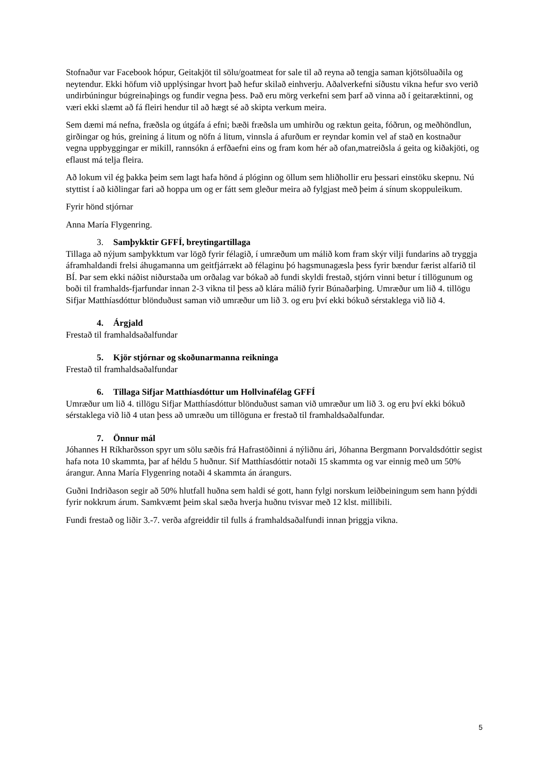Stofnaður var Facebook hópur, Geitakjöt til sölu/goatmeat for sale til að reyna að tengja saman kjötsöluaðila og neytendur. Ekki höfum við upplýsingar hvort það hefur skilað einhverju. Aðalverkefni síðustu vikna hefur svo verið undirbúningur búgreinaþings og fundir vegna þess. Það eru mörg verkefni sem þarf að vinna að í geitaræktinni, og væri ekki slæmt að fá fleiri hendur til að hægt sé að skipta verkum meira.
Sem dæmi má nefna, fræðsla og útgáfa á efni; bæði fræðsla um umhirðu og ræktun geita, fóðrun, og meðhöndlun, girðingar og hús, greining á litum og nöfn á litum, vinnsla á afurðum er reyndar komin vel af stað en kostnaður vegna uppbyggingar er mikill, rannsókn á erfðaefni eins og fram kom hér að ofan,matreiðsla á geita og kiðakjöti, og eflaust má telja fleira.
Að lokum vil ég þakka þeim sem lagt hafa hönd á plóginn og öllum sem hliðhollir eru þessari einstöku skepnu. Nú styttist í að kiðlingar fari að hoppa um og er fátt sem gleður meira að fylgjast með þeim á sínum skoppuleikum.
Fyrir hönd stjórnar
Anna María Flygenring.
3. Samþykktir GFFÍ, breytingartillaga
Tillaga að nýjum samþykktum var lögð fyrir félagið, í umræðum um málið kom fram skýr vilji fundarins að tryggja áframhaldandi frelsi áhugamanna um geitfjárrækt að félaginu þó hagsmunagæsla þess fyrir bændur færist alfarið til BÍ. Þar sem ekki náðist niðurstaða um orðalag var bókað að fundi skyldi frestað, stjórn vinni betur í tillögunum og boði til framhalds-fjarfundar innan 2-3 vikna til þess að klára málið fyrir Búnaðarþing. Umræður um lið 4. tillögu Sifjar Matthíasdóttur blönduðust saman við umræður um lið 3. og eru því ekki bókuð sérstaklega við lið 4.
4. Árgjald
Frestað til framhaldsaðalfundar
5. Kjör stjórnar og skoðunarmanna reikninga
Frestað til framhaldsaðalfundar
6. Tillaga Sifjar Matthíasdóttur um Hollvinafélag GFFÍ
Umræður um lið 4. tillögu Sifjar Matthíasdóttur blönduðust saman við umræður um lið 3. og eru því ekki bókuð sérstaklega við lið 4 utan þess að umræðu um tillöguna er frestað til framhaldsaðalfundar.
7. Önnur mál
Jóhannes H Ríkharðsson spyr um sölu sæðis frá Hafrastöðinni á nýliðnu ári, Jóhanna Bergmann Þorvaldsdóttir segist hafa nota 10 skammta, þar af héldu 5 huðnur. Sif Matthíasdóttir notaði 15 skammta og var einnig með um 50% árangur. Anna María Flygenring notaði 4 skammta án árangurs.
Guðni Indriðason segir að 50% hlutfall huðna sem haldi sé gott, hann fylgi norskum leiðbeiningum sem hann þýddi fyrir nokkrum árum. Samkvæmt þeim skal sæða hverja huðnu tvisvar með 12 klst. millibili.
Fundi frestað og liðir 3.-7. verða afgreiddir til fulls á framhaldsaðalfundi innan þriggja vikna.
5